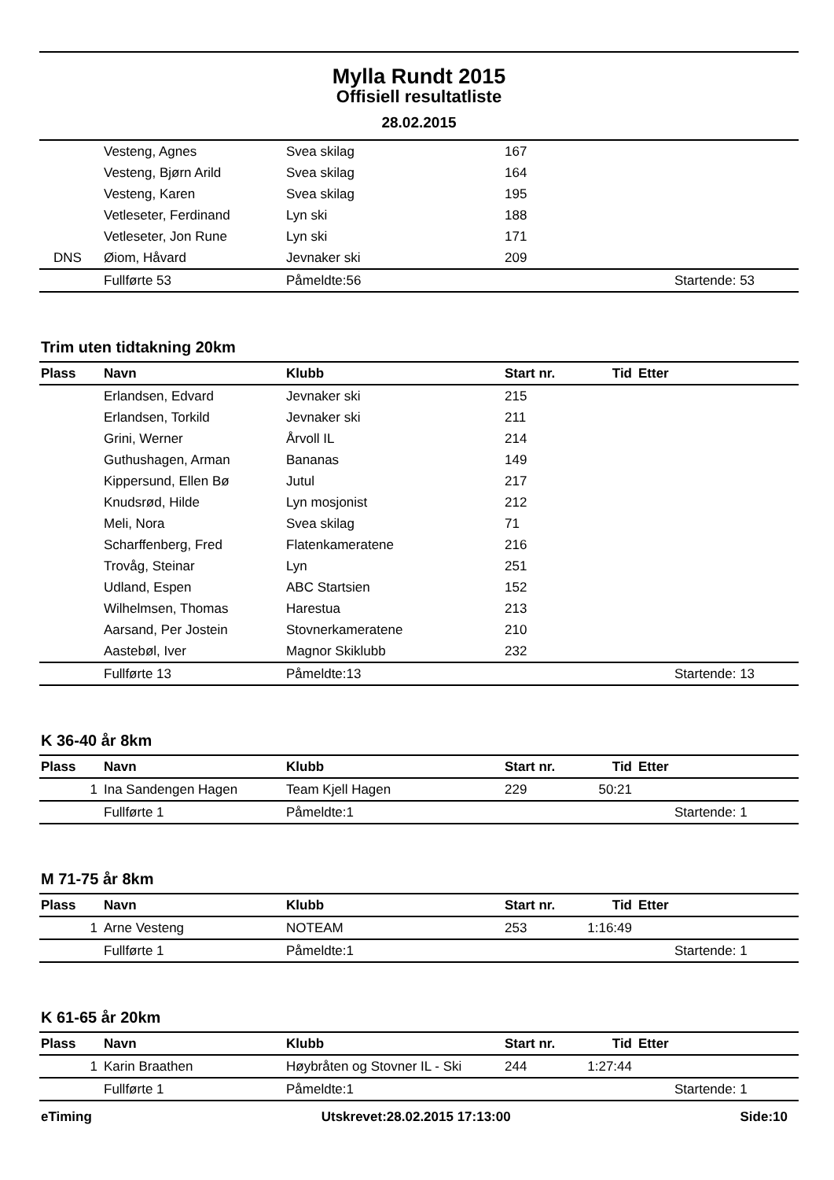Mylla Rundt 2015
Offisiell resultatliste
28.02.2015
| | Vesteng, Agnes | Svea skilag | 167 | | |
| | Vesteng, Bjørn Arild | Svea skilag | 164 | | |
| | Vesteng, Karen | Svea skilag | 195 | | |
| | Vetleseter, Ferdinand | Lyn ski | 188 | | |
| | Vetleseter, Jon Rune | Lyn ski | 171 | | |
| DNS | Øiom, Håvard | Jevnaker ski | 209 | | |
| | Fullførte 53 | Påmeldte:56 | | | Startende: 53 |
Trim uten tidtakning 20km
| Plass | Navn | Klubb | Start nr. | Tid | Etter |
| --- | --- | --- | --- | --- | --- |
| | Erlandsen, Edvard | Jevnaker ski | 215 | | |
| | Erlandsen, Torkild | Jevnaker ski | 211 | | |
| | Grini, Werner | Årvoll IL | 214 | | |
| | Guthushagen, Arman | Bananas | 149 | | |
| | Kippersund, Ellen Bø | Jutul | 217 | | |
| | Knudsrød, Hilde | Lyn mosjonist | 212 | | |
| | Meli, Nora | Svea skilag | 71 | | |
| | Scharffenberg, Fred | Flatenkameratene | 216 | | |
| | Trovåg, Steinar | Lyn | 251 | | |
| | Udland, Espen | ABC Startsien | 152 | | |
| | Wilhelmsen, Thomas | Harestua | 213 | | |
| | Aarsand, Per Jostein | Stovnerkameratene | 210 | | |
| | Aastebøl, Iver | Magnor Skiklubb | 232 | | |
| | Fullførte 13 | Påmeldte:13 | | | Startende: 13 |
K 36-40 år 8km
| Plass | Navn | Klubb | Start nr. | Tid | Etter |
| --- | --- | --- | --- | --- | --- |
| 1 | Ina Sandengen Hagen | Team Kjell Hagen | 229 | 50:21 | |
| | Fullførte 1 | Påmeldte:1 | | | Startende: 1 |
M 71-75 år 8km
| Plass | Navn | Klubb | Start nr. | Tid | Etter |
| --- | --- | --- | --- | --- | --- |
| 1 | Arne Vesteng | NOTEAM | 253 | 1:16:49 | |
| | Fullførte 1 | Påmeldte:1 | | | Startende: 1 |
K 61-65 år 20km
| Plass | Navn | Klubb | Start nr. | Tid | Etter |
| --- | --- | --- | --- | --- | --- |
| 1 | Karin Braathen | Høybråten og Stovner IL - Ski | 244 | 1:27:44 | |
| | Fullførte 1 | Påmeldte:1 | | | Startende: 1 |
eTiming Utskrevet:28.02.2015 17:13:00 Side:10